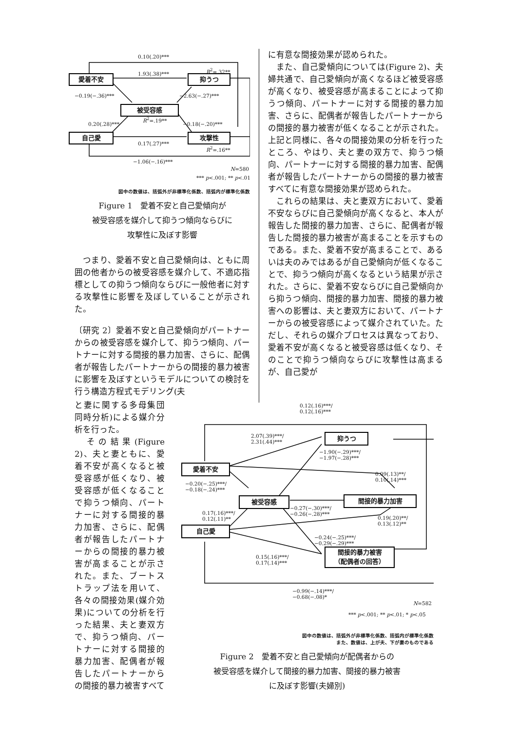0.10(.20)***
愛着不安 1.93(.38)***
R<sup>2</sup>=.32**
抑うつ
−0.19(−.36)*** −2.63(−.27)***
被受容感
R<sup>2</sup>=.19**
0.20(.28)*** −0.18(−.20)***
自己愛 攻撃性
0.17(.27)***
R<sup>2</sup>=.16**
−1.06(−.16)***
N=580
*** p<.001; ** p<.01
図中の数値は、括弧外が非標準化係数、括弧内が標準化係数
Figure 1　愛着不安と自己愛傾向が
被受容感を媒介して抑うつ傾向ならびに
攻撃性に及ぼす影響
　つまり、愛着不安と自己愛傾向は、ともに周囲の他者からの被受容感を媒介して、不適応指標としての抑うつ傾向ならびに一般他者に対する攻撃性に影響を及ぼしていることが示された。
〔研究 2〕愛着不安と自己愛傾向がパートナーからの被受容感を媒介して、抑うつ傾向、パートナーに対する間接的暴力加害、さらに、配偶者が報告したパートナーからの間接的暴力被害に影響を及ぼすというモデルについての検討を行う構造方程式モデリング(夫
に有意な間接効果が認められた。
　また、自己愛傾向については(Figure 2)、夫婦共通で、自己愛傾向が高くなるほど被受容感が高くなり、被受容感が高まることによって抑うつ傾向、パートナーに対する間接的暴力加害、さらに、配偶者が報告したパートナーからの間接的暴力被害が低くなることが示された。上記と同様に、各々の間接効果の分析を行ったところ、やはり、夫と妻の双方で、抑うつ傾向、パートナーに対する間接的暴力加害、配偶者が報告したパートナーからの間接的暴力被害すべてに有意な間接効果が認められた。
　これらの結果は、夫と妻双方において、愛着不安ならびに自己愛傾向が高くなると、本人が報告した間接的暴力加害、さらに、配偶者が報告した間接的暴力被害が高まることを示すものである。また、愛着不安が高まることで、あるいは夫のみではあるが自己愛傾向が低くなることで、抑うつ傾向が高くなるという結果が示された。さらに、愛着不安ならびに自己愛傾向から抑うつ傾向、間接的暴力加害、間接的暴力被害への影響は、夫と妻双方において、パートナーからの被受容感によって媒介されていた。ただし、それらの媒介プロセスは異なっており、愛着不安が高くなると被受容感は低くなり、そのことで抑うつ傾向ならびに攻撃性は高まるが、自己愛が
と妻に関する多母集団同時分析)による媒介分析を行った。
　その結果(Figure 2)、夫と妻ともに、愛着不安が高くなると被受容感が低くなり、被受容感が低くなることで抑うつ傾向、パートナーに対する間接的暴力加害、さらに、配偶者が報告したパートナーからの間接的暴力被害が高まることが示された。また、ブートストラップ法を用いて、各々の間接効果(媒介効果)についての分析を行った結果、夫と妻双方で、抑うつ傾向、パートナーに対する間接的暴力加害、配偶者が報告したパートナーからの間接的暴力被害すべて
0.12(.16)***/
0.12(.16)***
2.07(.39)***/
2.31(.44)***
抑うつ
−1.90(−.29)***/
−1.97(−.28)***
愛着不安
0.09(.13)**/
0.10(.14)***
−0.20(−.25)***/
−0.18(−.24)***
被受容感 間接的暴力加害
−0.27(−.30)***/
−0.26(−.28)***
0.17(.16)***/
0.12(.11)**
0.19(.20)**/
0.13(.12)**
自己愛
−0.24(−.25)***/
−0.29(−.29)***
0.15(.16)***/
0.17(.14)***
間接的暴力被害
（配偶者の回答）
−0.99(−.14)***/
−0.68(−.08)*
N=582
*** p<.001; ** p<.01; * p<.05
図中の数値は、括弧外が非標準化係数、括弧内が標準化係数
また、数値は、上が夫、下が妻のものである
Figure 2　愛着不安と自己愛傾向が配偶者からの
被受容感を媒介して間接的暴力加害、間接的暴力被害
に及ぼす影響(夫婦別)